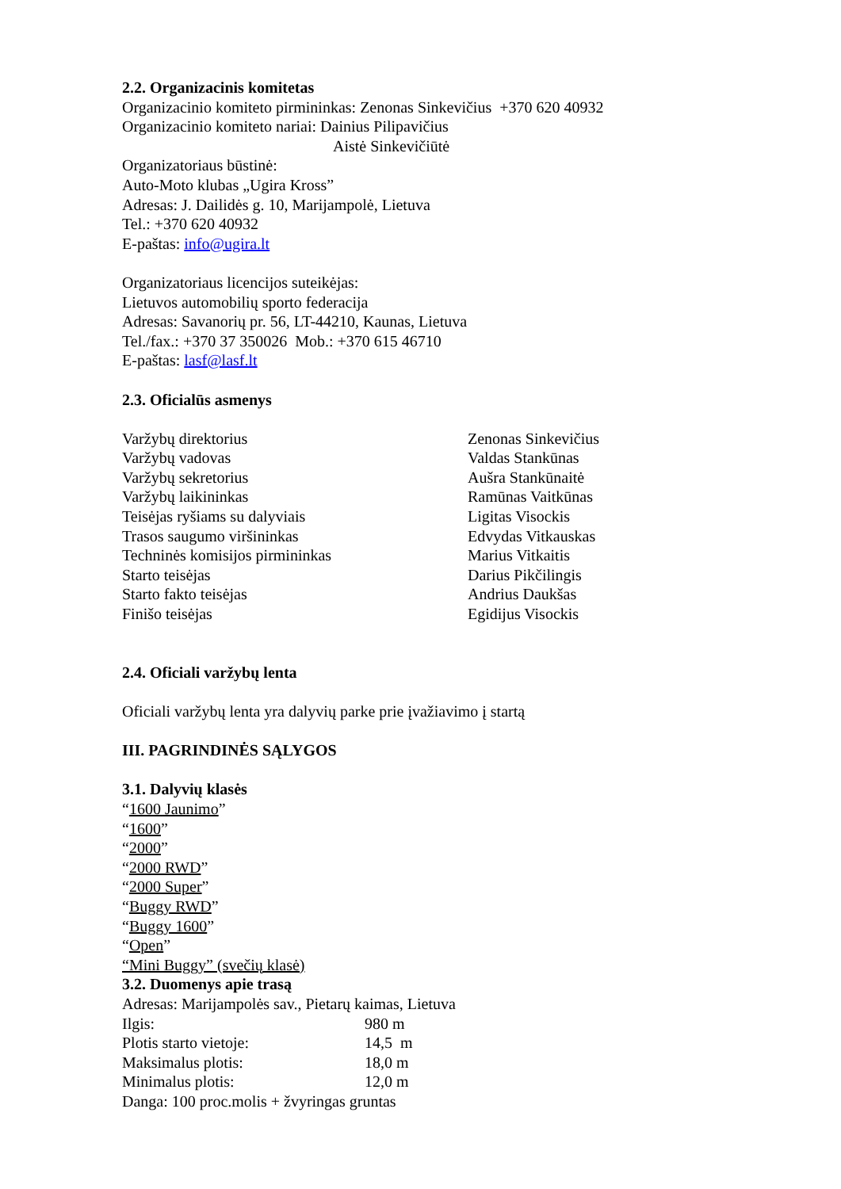2.2. Organizacinis komitetas
Organizacinio komiteto pirmininkas: Zenonas Sinkevičius +370 620 40932
Organizacinio komiteto nariai: Dainius Pilipavičius
Aistė Sinkevičiūtė
Organizatoriaus būstinė:
Auto-Moto klubas „Ugira Kross”
Adresas: J. Dailidės g. 10, Marijampolė, Lietuva
Tel.: +370 620 40932
E-paštas: info@ugira.lt
Organizatoriaus licencijos suteikėjas:
Lietuvos automobilių sporto federacija
Adresas: Savanorių pr. 56, LT-44210, Kaunas, Lietuva
Tel./fax.: +370 37 350026 Mob.: +370 615 46710
E-paštas: lasf@lasf.lt
2.3. Oficialūs asmenys
| Varžybų direktorius | Zenonas Sinkevičius |
| Varžybų vadovas | Valdas Stankūnas |
| Varžybų sekretorius | Aušra Stankūnaitė |
| Varžybų laikininkas | Ramūnas Vaitkūnas |
| Teisėjas ryšiams su dalyviais | Ligitas Visockis |
| Trasos saugumo viršininkas | Edvydas Vitkauskas |
| Techninės komisijos pirmininkas | Marius Vitkaitis |
| Starto teisėjas | Darius Pikčilingis |
| Starto fakto teisėjas | Andrius Daukšas |
| Finišo teisėjas | Egidijus Visockis |
2.4. Oficiali varžybų lenta
Oficiali varžybų lenta yra dalyvių parke prie įvažiavimo į startą
III. PAGRINDINĖS SĄLYGOS
3.1. Dalyvių klasės
“1600 Jaunimo”
“1600”
“2000”
“2000 RWD”
“2000 Super”
“Buggy RWD”
“Buggy 1600”
“Open”
“Mini Buggy” (svečių klasė)
3.2. Duomenys apie trasą
Adresas: Marijampolės sav., Pietarų kaimas, Lietuva
| Ilgis: | 980 m |
| Plotis starto vietoje: | 14,5 m |
| Maksimalus plotis: | 18,0 m |
| Minimalus plotis: | 12,0 m |
Danga: 100 proc.molis + žvyringas gruntas